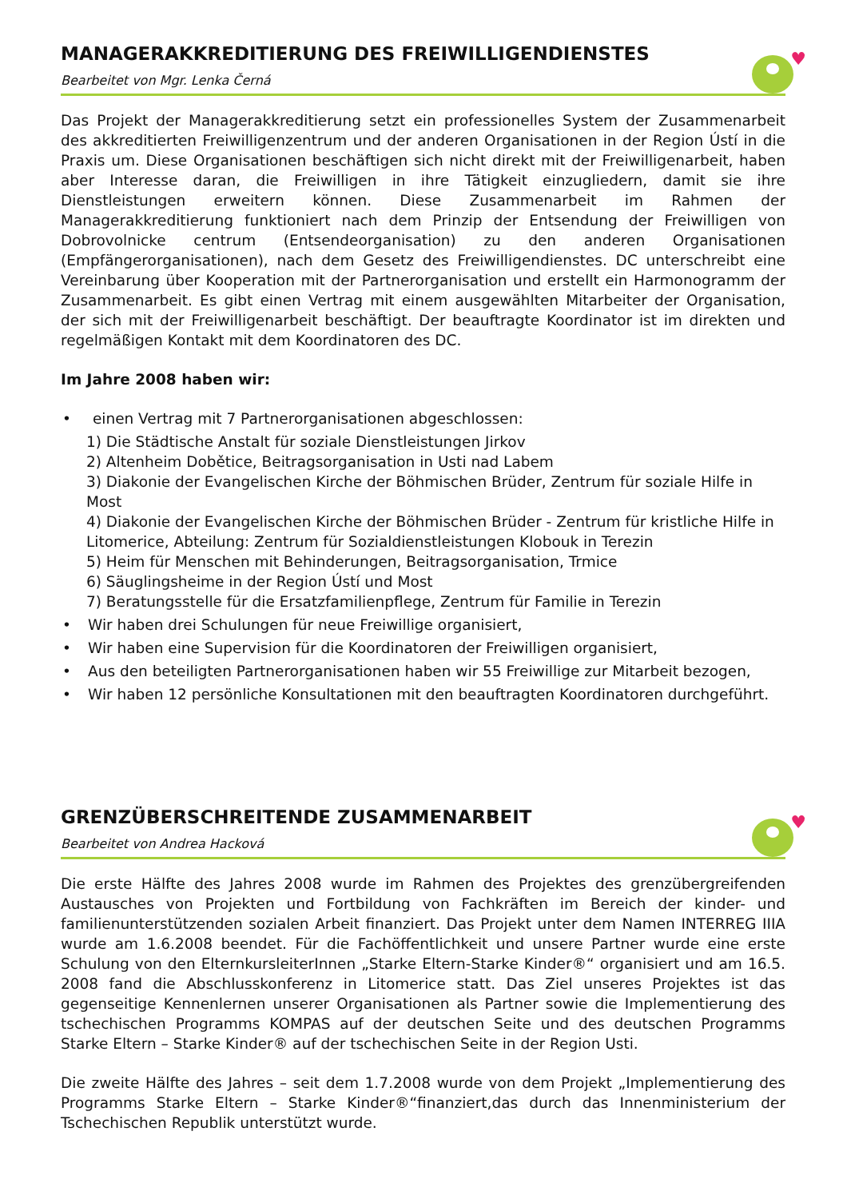MANAGERAKKREDITIERUNG DES FREIWILLIGENDIENSTES
Bearbeitet von Mgr. Lenka Černá
♥
Das Projekt der Managerakkreditierung setzt ein professionelles System der Zusammenarbeit des akkreditierten Freiwilligenzentrum und der anderen Organisationen in der Region Ústí in die Praxis um. Diese Organisationen beschäftigen sich nicht direkt mit der Freiwilligenarbeit, haben aber Interesse daran, die Freiwilligen in ihre Tätigkeit einzugliedern, damit sie ihre Dienstleistungen erweitern können. Diese Zusammenarbeit im Rahmen der Managerakkreditierung funktioniert nach dem Prinzip der Entsendung der Freiwilligen von Dobrovolnicke centrum (Entsendeorganisation) zu den anderen Organisationen (Empfängerorganisationen), nach dem Gesetz des Freiwilligendienstes. DC unterschreibt eine Vereinbarung über Kooperation mit der Partnerorganisation und erstellt ein Harmonogramm der Zusammenarbeit. Es gibt einen Vertrag mit einem ausgewählten Mitarbeiter der Organisation, der sich mit der Freiwilligenarbeit beschäftigt. Der beauftragte Koordinator ist im direkten und regelmäßigen Kontakt mit dem Koordinatoren des DC.
Im Jahre 2008 haben wir:
• einen Vertrag mit 7 Partnerorganisationen abgeschlossen:
1) Die Städtische Anstalt für soziale Dienstleistungen Jirkov
2) Altenheim Dobětice, Beitragsorganisation in Usti nad Labem
3) Diakonie der Evangelischen Kirche der Böhmischen Brüder, Zentrum für soziale Hilfe in Most
4) Diakonie der Evangelischen Kirche der Böhmischen Brüder - Zentrum für kristliche Hilfe in Litomerice, Abteilung: Zentrum für Sozialdienstleistungen Klobouk in Terezin
5) Heim für Menschen mit Behinderungen, Beitragsorganisation, Trmice
6) Säuglingsheime in der Region Ústí und Most
7) Beratungsstelle für die Ersatzfamilienpflege, Zentrum für Familie in Terezin
• Wir haben drei Schulungen für neue Freiwillige organisiert,
• Wir haben eine Supervision für die Koordinatoren der Freiwilligen organisiert,
• Aus den beteiligten Partnerorganisationen haben wir 55 Freiwillige zur Mitarbeit bezogen,
• Wir haben 12 persönliche Konsultationen mit den beauftragten Koordinatoren durchgeführt.
GRENZÜBERSCHREITENDE ZUSAMMENARBEIT
Bearbeitet von Andrea Hacková
♥
Die erste Hälfte des Jahres 2008 wurde im Rahmen des Projektes des grenzübergreifenden Austausches von Projekten und Fortbildung von Fachkräften im Bereich der kinder- und familienunterstützenden sozialen Arbeit finanziert. Das Projekt unter dem Namen INTERREG IIIA wurde am 1.6.2008 beendet. Für die Fachöffentlichkeit und unsere Partner wurde eine erste Schulung von den ElternkursleiterInnen „Starke Eltern-Starke Kinder®“ organisiert und am 16.5. 2008 fand die Abschlusskonferenz in Litomerice statt. Das Ziel unseres Projektes ist das gegenseitige Kennenlernen unserer Organisationen als Partner sowie die Implementierung des tschechischen Programms KOMPAS auf der deutschen Seite und des deutschen Programms Starke Eltern – Starke Kinder® auf der tschechischen Seite in der Region Usti.
Die zweite Hälfte des Jahres – seit dem 1.7.2008 wurde von dem Projekt „Implementierung des Programms Starke Eltern – Starke Kinder®“finanziert,das durch das Innenministerium der Tschechischen Republik unterstützt wurde.